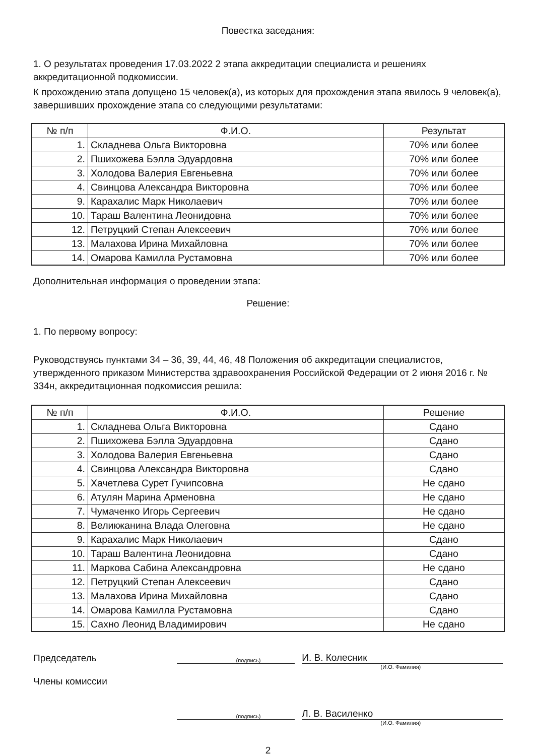Повестка заседания:
1. О результатах проведения 17.03.2022 2 этапа аккредитации специалиста и решениях аккредитационной подкомиссии.
К прохождению этапа допущено 15 человек(а), из которых для прохождения этапа явилось 9 человек(а), завершивших прохождение этапа со следующими результатами:
| № п/п | Ф.И.О. | Результат |
| --- | --- | --- |
| 1. | Складнева Ольга Викторовна | 70% или более |
| 2. | Пшихожева Бэлла Эдуардовна | 70% или более |
| 3. | Холодова Валерия Евгеньевна | 70% или более |
| 4. | Свинцова Александра Викторовна | 70% или более |
| 9. | Карахалис Марк Николаевич | 70% или более |
| 10. | Тараш Валентина Леонидовна | 70% или более |
| 12. | Петруцкий Степан Алексеевич | 70% или более |
| 13. | Малахова Ирина Михайловна | 70% или более |
| 14. | Омарова Камилла Рустамовна | 70% или более |
Дополнительная информация о проведении этапа:
Решение:
1. По первому вопросу:
Руководствуясь пунктами 34 – 36, 39, 44, 46, 48 Положения об аккредитации специалистов, утвержденного приказом Министерства здравоохранения Российской Федерации от 2 июня 2016 г. № 334н, аккредитационная подкомиссия решила:
| № п/п | Ф.И.О. | Решение |
| --- | --- | --- |
| 1. | Складнева Ольга Викторовна | Сдано |
| 2. | Пшихожева Бэлла Эдуардовна | Сдано |
| 3. | Холодова Валерия Евгеньевна | Сдано |
| 4. | Свинцова Александра Викторовна | Сдано |
| 5. | Хачетлева Сурет Гучипсовна | Не сдано |
| 6. | Атулян Марина Арменовна | Не сдано |
| 7. | Чумаченко Игорь Сергеевич | Не сдано |
| 8. | Великжанина Влада Олеговна | Не сдано |
| 9. | Карахалис Марк Николаевич | Сдано |
| 10. | Тараш Валентина Леонидовна | Сдано |
| 11. | Маркова Сабина Александровна | Не сдано |
| 12. | Петруцкий Степан Алексеевич | Сдано |
| 13. | Малахова Ирина Михайловна | Сдано |
| 14. | Омарова Камилла Рустамовна | Сдано |
| 15. | Сахно Леонид Владимирович | Не сдано |
Председатель
(подпись)
И. В. Колесник
(И.О. Фамилия)
Члены комиссии
(подпись)
Л. В. Василенко
(И.О. Фамилия)
2